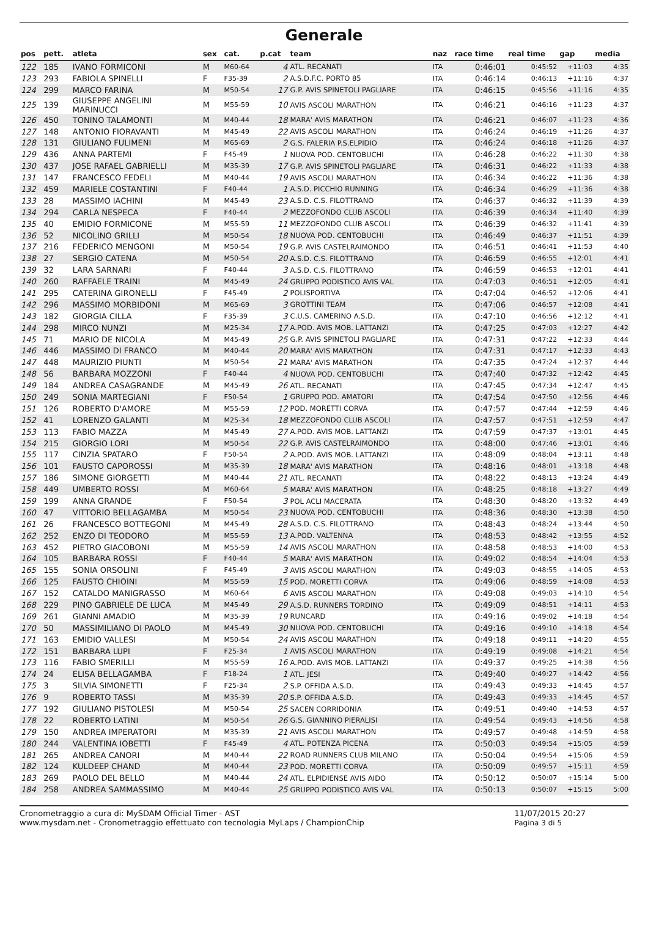Generale
| pos | pett. | atleta | sex | cat. | p.cat | team | naz | race time | real time | gap | media |
| --- | --- | --- | --- | --- | --- | --- | --- | --- | --- | --- | --- |
| 122 | 185 | IVANO FORMICONI | M | M60-64 | 4 | ATL. RECANATI | ITA | 0:46:01 | 0:45:52 | +11:03 | 4:35 |
| 123 | 293 | FABIOLA SPINELLI | F | F35-39 | 2 | A.S.D.F.C. PORTO 85 | ITA | 0:46:14 | 0:46:13 | +11:16 | 4:37 |
| 124 | 299 | MARCO FARINA | M | M50-54 | 17 | G.P. AVIS SPINETOLI PAGLIARE | ITA | 0:46:15 | 0:45:56 | +11:16 | 4:35 |
| 125 | 139 | GIUSEPPE ANGELINI MARINUCCI | M | M55-59 | 10 | AVIS ASCOLI MARATHON | ITA | 0:46:21 | 0:46:16 | +11:23 | 4:37 |
| 126 | 450 | TONINO TALAMONTI | M | M40-44 | 18 | MARA' AVIS MARATHON | ITA | 0:46:21 | 0:46:07 | +11:23 | 4:36 |
| 127 | 148 | ANTONIO FIORAVANTI | M | M45-49 | 22 | AVIS ASCOLI MARATHON | ITA | 0:46:24 | 0:46:19 | +11:26 | 4:37 |
| 128 | 131 | GIULIANO FULIMENI | M | M65-69 | 2 | G.S. FALERIA P.S.ELPIDIO | ITA | 0:46:24 | 0:46:18 | +11:26 | 4:37 |
| 129 | 436 | ANNA PARTEMI | F | F45-49 | 1 | NUOVA POD. CENTOBUCHI | ITA | 0:46:28 | 0:46:22 | +11:30 | 4:38 |
| 130 | 437 | JOSE RAFAEL GABRIELLI | M | M35-39 | 17 | G.P. AVIS SPINETOLI PAGLIARE | ITA | 0:46:31 | 0:46:22 | +11:33 | 4:38 |
| 131 | 147 | FRANCESCO FEDELI | M | M40-44 | 19 | AVIS ASCOLI MARATHON | ITA | 0:46:34 | 0:46:22 | +11:36 | 4:38 |
| 132 | 459 | MARIELE COSTANTINI | F | F40-44 | 1 | A.S.D. PICCHIO RUNNING | ITA | 0:46:34 | 0:46:29 | +11:36 | 4:38 |
| 133 | 28 | MASSIMO IACHINI | M | M45-49 | 23 | A.S.D. C.S. FILOTTRANO | ITA | 0:46:37 | 0:46:32 | +11:39 | 4:39 |
| 134 | 294 | CARLA NESPECA | F | F40-44 | 2 | MEZZOFONDO CLUB ASCOLI | ITA | 0:46:39 | 0:46:34 | +11:40 | 4:39 |
| 135 | 40 | EMIDIO FORMICONE | M | M55-59 | 11 | MEZZOFONDO CLUB ASCOLI | ITA | 0:46:39 | 0:46:32 | +11:41 | 4:39 |
| 136 | 52 | NICOLINO GRILLI | M | M50-54 | 18 | NUOVA POD. CENTOBUCHI | ITA | 0:46:49 | 0:46:37 | +11:51 | 4:39 |
| 137 | 216 | FEDERICO MENGONI | M | M50-54 | 19 | G.P. AVIS CASTELRAIMONDO | ITA | 0:46:51 | 0:46:41 | +11:53 | 4:40 |
| 138 | 27 | SERGIO CATENA | M | M50-54 | 20 | A.S.D. C.S. FILOTTRANO | ITA | 0:46:59 | 0:46:55 | +12:01 | 4:41 |
| 139 | 32 | LARA SARNARI | F | F40-44 | 3 | A.S.D. C.S. FILOTTRANO | ITA | 0:46:59 | 0:46:53 | +12:01 | 4:41 |
| 140 | 260 | RAFFAELE TRAINI | M | M45-49 | 24 | GRUPPO PODISTICO AVIS VAL | ITA | 0:47:03 | 0:46:51 | +12:05 | 4:41 |
| 141 | 295 | CATERINA GIRONELLI | F | F45-49 | 2 | POLISPORTIVA | ITA | 0:47:04 | 0:46:52 | +12:06 | 4:41 |
| 142 | 296 | MASSIMO MORBIDONI | M | M65-69 | 3 | GROTTINI TEAM | ITA | 0:47:06 | 0:46:57 | +12:08 | 4:41 |
| 143 | 182 | GIORGIA CILLA | F | F35-39 | 3 | C.U.S. CAMERINO A.S.D. | ITA | 0:47:10 | 0:46:56 | +12:12 | 4:41 |
| 144 | 298 | MIRCO NUNZI | M | M25-34 | 17 | A.POD. AVIS MOB. LATTANZI | ITA | 0:47:25 | 0:47:03 | +12:27 | 4:42 |
| 145 | 71 | MARIO DE NICOLA | M | M45-49 | 25 | G.P. AVIS SPINETOLI PAGLIARE | ITA | 0:47:31 | 0:47:22 | +12:33 | 4:44 |
| 146 | 446 | MASSIMO DI FRANCO | M | M40-44 | 20 | MARA' AVIS MARATHON | ITA | 0:47:31 | 0:47:17 | +12:33 | 4:43 |
| 147 | 448 | MAURIZIO PIUNTI | M | M50-54 | 21 | MARA' AVIS MARATHON | ITA | 0:47:35 | 0:47:24 | +12:37 | 4:44 |
| 148 | 56 | BARBARA MOZZONI | F | F40-44 | 4 | NUOVA POD. CENTOBUCHI | ITA | 0:47:40 | 0:47:32 | +12:42 | 4:45 |
| 149 | 184 | ANDREA CASAGRANDE | M | M45-49 | 26 | ATL. RECANATI | ITA | 0:47:45 | 0:47:34 | +12:47 | 4:45 |
| 150 | 249 | SONIA MARTEGIANI | F | F50-54 | 1 | GRUPPO POD. AMATORI | ITA | 0:47:54 | 0:47:50 | +12:56 | 4:46 |
| 151 | 126 | ROBERTO D'AMORE | M | M55-59 | 12 | POD. MORETTI CORVA | ITA | 0:47:57 | 0:47:44 | +12:59 | 4:46 |
| 152 | 41 | LORENZO GALANTI | M | M25-34 | 18 | MEZZOFONDO CLUB ASCOLI | ITA | 0:47:57 | 0:47:51 | +12:59 | 4:47 |
| 153 | 113 | FABIO MAZZA | M | M45-49 | 27 | A.POD. AVIS MOB. LATTANZI | ITA | 0:47:59 | 0:47:37 | +13:01 | 4:45 |
| 154 | 215 | GIORGIO LORI | M | M50-54 | 22 | G.P. AVIS CASTELRAIMONDO | ITA | 0:48:00 | 0:47:46 | +13:01 | 4:46 |
| 155 | 117 | CINZIA SPATARO | F | F50-54 | 2 | A.POD. AVIS MOB. LATTANZI | ITA | 0:48:09 | 0:48:04 | +13:11 | 4:48 |
| 156 | 101 | FAUSTO CAPOROSSI | M | M35-39 | 18 | MARA' AVIS MARATHON | ITA | 0:48:16 | 0:48:01 | +13:18 | 4:48 |
| 157 | 186 | SIMONE GIORGETTI | M | M40-44 | 21 | ATL. RECANATI | ITA | 0:48:22 | 0:48:13 | +13:24 | 4:49 |
| 158 | 449 | UMBERTO ROSSI | M | M60-64 | 5 | MARA' AVIS MARATHON | ITA | 0:48:25 | 0:48:18 | +13:27 | 4:49 |
| 159 | 199 | ANNA GRANDE | F | F50-54 | 3 | POL ACLI MACERATA | ITA | 0:48:30 | 0:48:20 | +13:32 | 4:49 |
| 160 | 47 | VITTORIO BELLAGAMBA | M | M50-54 | 23 | NUOVA POD. CENTOBUCHI | ITA | 0:48:36 | 0:48:30 | +13:38 | 4:50 |
| 161 | 26 | FRANCESCO BOTTEGONI | M | M45-49 | 28 | A.S.D. C.S. FILOTTRANO | ITA | 0:48:43 | 0:48:24 | +13:44 | 4:50 |
| 162 | 252 | ENZO DI TEODORO | M | M55-59 | 13 | A.POD. VALTENNA | ITA | 0:48:53 | 0:48:42 | +13:55 | 4:52 |
| 163 | 452 | PIETRO GIACOBONI | M | M55-59 | 14 | AVIS ASCOLI MARATHON | ITA | 0:48:58 | 0:48:53 | +14:00 | 4:53 |
| 164 | 105 | BARBARA ROSSI | F | F40-44 | 5 | MARA' AVIS MARATHON | ITA | 0:49:02 | 0:48:54 | +14:04 | 4:53 |
| 165 | 155 | SONIA ORSOLINI | F | F45-49 | 3 | AVIS ASCOLI MARATHON | ITA | 0:49:03 | 0:48:55 | +14:05 | 4:53 |
| 166 | 125 | FAUSTO CHIOINI | M | M55-59 | 15 | POD. MORETTI CORVA | ITA | 0:49:06 | 0:48:59 | +14:08 | 4:53 |
| 167 | 152 | CATALDO MANIGRASSO | M | M60-64 | 6 | AVIS ASCOLI MARATHON | ITA | 0:49:08 | 0:49:03 | +14:10 | 4:54 |
| 168 | 229 | PINO GABRIELE DE LUCA | M | M45-49 | 29 | A.S.D. RUNNERS TORDINO | ITA | 0:49:09 | 0:48:51 | +14:11 | 4:53 |
| 169 | 261 | GIANNI AMADIO | M | M35-39 | 19 | RUNCARD | ITA | 0:49:16 | 0:49:02 | +14:18 | 4:54 |
| 170 | 50 | MASSIMILIANO DI PAOLO | M | M45-49 | 30 | NUOVA POD. CENTOBUCHI | ITA | 0:49:16 | 0:49:10 | +14:18 | 4:54 |
| 171 | 163 | EMIDIO VALLESI | M | M50-54 | 24 | AVIS ASCOLI MARATHON | ITA | 0:49:18 | 0:49:11 | +14:20 | 4:55 |
| 172 | 151 | BARBARA LUPI | F | F25-34 | 1 | AVIS ASCOLI MARATHON | ITA | 0:49:19 | 0:49:08 | +14:21 | 4:54 |
| 173 | 116 | FABIO SMERILLI | M | M55-59 | 16 | A.POD. AVIS MOB. LATTANZI | ITA | 0:49:37 | 0:49:25 | +14:38 | 4:56 |
| 174 | 24 | ELISA BELLAGAMBA | F | F18-24 | 1 | ATL. JESI | ITA | 0:49:40 | 0:49:27 | +14:42 | 4:56 |
| 175 | 3 | SILVIA SIMONETTI | F | F25-34 | 2 | S.P. OFFIDA A.S.D. | ITA | 0:49:43 | 0:49:33 | +14:45 | 4:57 |
| 176 | 9 | ROBERTO TASSI | M | M35-39 | 20 | S.P. OFFIDA A.S.D. | ITA | 0:49:43 | 0:49:33 | +14:45 | 4:57 |
| 177 | 192 | GIULIANO PISTOLESI | M | M50-54 | 25 | SACEN CORRIDONIA | ITA | 0:49:51 | 0:49:40 | +14:53 | 4:57 |
| 178 | 22 | ROBERTO LATINI | M | M50-54 | 26 | G.S. GIANNINO PIERALISI | ITA | 0:49:54 | 0:49:43 | +14:56 | 4:58 |
| 179 | 150 | ANDREA IMPERATORI | M | M35-39 | 21 | AVIS ASCOLI MARATHON | ITA | 0:49:57 | 0:49:48 | +14:59 | 4:58 |
| 180 | 244 | VALENTINA IOBETTI | F | F45-49 | 4 | ATL. POTENZA PICENA | ITA | 0:50:03 | 0:49:54 | +15:05 | 4:59 |
| 181 | 265 | ANDREA CANORI | M | M40-44 | 22 | ROAD RUNNERS CLUB MILANO | ITA | 0:50:04 | 0:49:54 | +15:06 | 4:59 |
| 182 | 124 | KULDEEP CHAND | M | M40-44 | 23 | POD. MORETTI CORVA | ITA | 0:50:09 | 0:49:57 | +15:11 | 4:59 |
| 183 | 269 | PAOLO DEL BELLO | M | M40-44 | 24 | ATL. ELPIDIENSE AVIS AIDO | ITA | 0:50:12 | 0:50:07 | +15:14 | 5:00 |
| 184 | 258 | ANDREA SAMMASSIMO | M | M40-44 | 25 | GRUPPO PODISTICO AVIS VAL | ITA | 0:50:13 | 0:50:07 | +15:15 | 5:00 |
Cronometraggio a cura di: MySDAM Official Timer - AST
www.mysdam.net - Cronometraggio effettuato con tecnologia MyLaps / ChampionChip
11/07/2015 20:27
Pagina 3 di 5